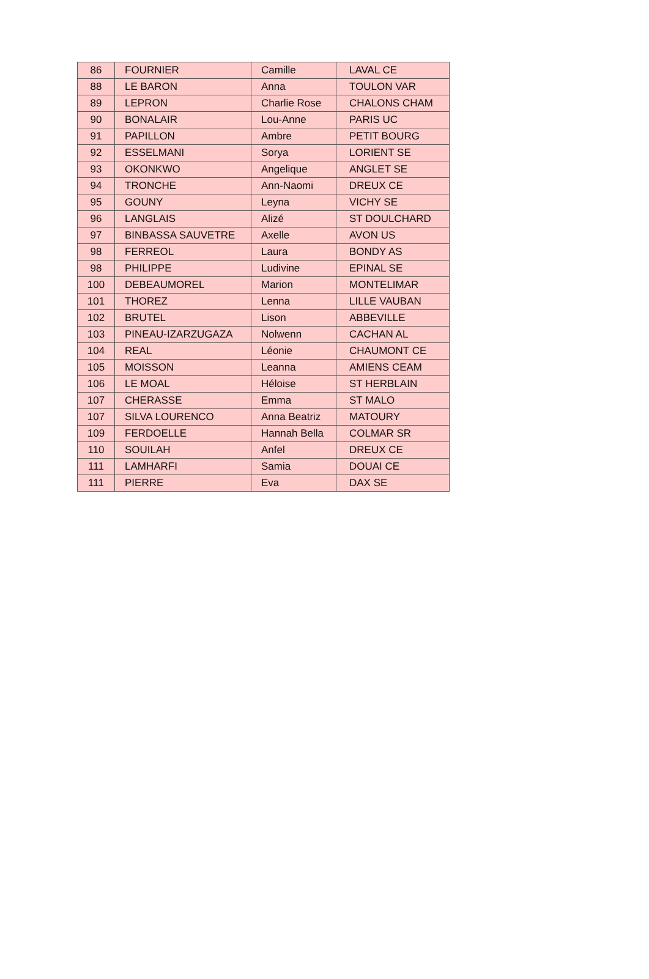| 86 | FOURNIER | Camille | LAVAL CE |
| 88 | LE BARON | Anna | TOULON VAR |
| 89 | LEPRON | Charlie Rose | CHALONS CHAM |
| 90 | BONALAIR | Lou-Anne | PARIS UC |
| 91 | PAPILLON | Ambre | PETIT BOURG |
| 92 | ESSELMANI | Sorya | LORIENT SE |
| 93 | OKONKWO | Angelique | ANGLET SE |
| 94 | TRONCHE | Ann-Naomi | DREUX CE |
| 95 | GOUNY | Leyna | VICHY SE |
| 96 | LANGLAIS | Alizé | ST DOULCHARD |
| 97 | BINBASSA SAUVETRE | Axelle | AVON US |
| 98 | FERREOL | Laura | BONDY AS |
| 98 | PHILIPPE | Ludivine | EPINAL SE |
| 100 | DEBEAUMOREL | Marion | MONTELIMAR |
| 101 | THOREZ | Lenna | LILLE VAUBAN |
| 102 | BRUTEL | Lison | ABBEVILLE |
| 103 | PINEAU-IZARZUGAZA | Nolwenn | CACHAN AL |
| 104 | REAL | Léonie | CHAUMONT CE |
| 105 | MOISSON | Leanna | AMIENS CEAM |
| 106 | LE MOAL | Héloise | ST HERBLAIN |
| 107 | CHERASSE | Emma | ST MALO |
| 107 | SILVA LOURENCO | Anna Beatriz | MATOURY |
| 109 | FERDOELLE | Hannah Bella | COLMAR SR |
| 110 | SOUILAH | Anfel | DREUX CE |
| 111 | LAMHARFI | Samia | DOUAI CE |
| 111 | PIERRE | Eva | DAX SE |